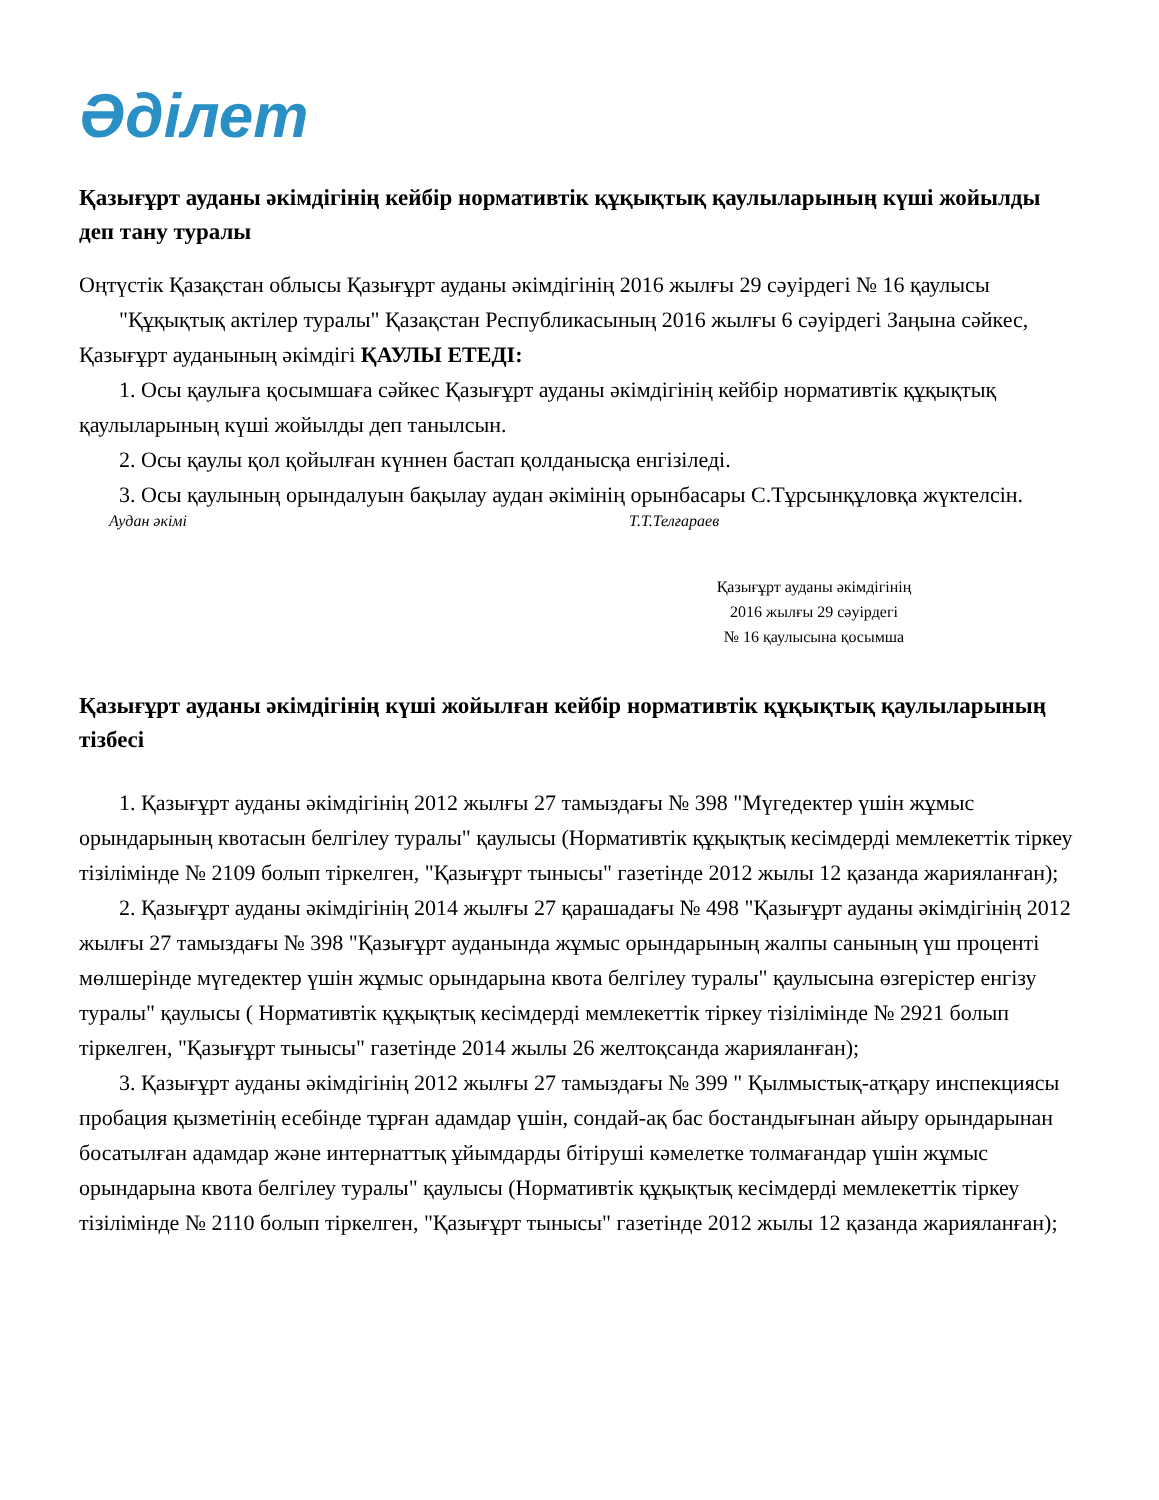Әділет
Қазығұрт ауданы әкімдігінің кейбір нормативтік құқықтық қаулыларының күші жойылды деп тану туралы
Оңтүстік Қазақстан облысы Қазығұрт ауданы әкімдігінің 2016 жылғы 29 сәуірдегі № 16 қаулысы
"Құқықтық актілер туралы" Қазақстан Республикасының 2016 жылғы 6 сәуірдегі Заңына сәйкес, Қазығұрт ауданының әкімдігі ҚАУЛЫ ЕТЕДІ:
1. Осы қаулыға қосымшаға сәйкес Қазығұрт ауданы әкімдігінің кейбір нормативтік құқықтық қаулыларының күші жойылды деп танылсын.
2. Осы қаулы қол қойылған күннен бастап қолданысқа енгізіледі.
3. Осы қаулының орындалуын бақылау аудан әкімінің орынбасары С.Тұрсынқұловқа жүктелсін.
Аудан әкімі Т.Т.Телғараев
Қазығұрт ауданы әкімдігінің
2016 жылғы 29 сәуірдегі
№ 16 қаулысына қосымша
Қазығұрт ауданы әкімдігінің күші жойылған кейбір нормативтік құқықтық қаулыларының тізбесі
1. Қазығұрт ауданы әкімдігінің 2012 жылғы 27 тамыздағы № 398 "Мүгедектер үшін жұмыс орындарының квотасын белгілеу туралы" қаулысы (Нормативтік құқықтық кесімдерді мемлекеттік тіркеу тізілімінде № 2109 болып тіркелген, "Қазығұрт тынысы" газетінде 2012 жылы 12 қазанда жарияланған);
2. Қазығұрт ауданы әкімдігінің 2014 жылғы 27 қарашадағы № 498 "Қазығұрт ауданы әкімдігінің 2012 жылғы 27 тамыздағы № 398 "Қазығұрт ауданында жұмыс орындарының жалпы санының үш проценті мөлшерінде мүгедектер үшін жұмыс орындарына квота белгілеу туралы" қаулысына өзгерістер енгізу туралы" қаулысы ( Нормативтік құқықтық кесімдерді мемлекеттік тіркеу тізілімінде № 2921 болып тіркелген, "Қазығұрт тынысы" газетінде 2014 жылы 26 желтоқсанда жарияланған);
3. Қазығұрт ауданы әкімдігінің 2012 жылғы 27 тамыздағы № 399 " Қылмыстық-атқару инспекциясы пробация қызметінің есебінде тұрған адамдар үшін, сондай-ақ бас бостандығынан айыру орындарынан босатылған адамдар және интернаттық ұйымдарды бітіруші кәмелетке толмағандар үшін жұмыс орындарына квота белгілеу туралы" қаулысы (Нормативтік құқықтық кесімдерді мемлекеттік тіркеу тізілімінде № 2110 болып тіркелген, "Қазығұрт тынысы" газетінде 2012 жылы 12 қазанда жарияланған);